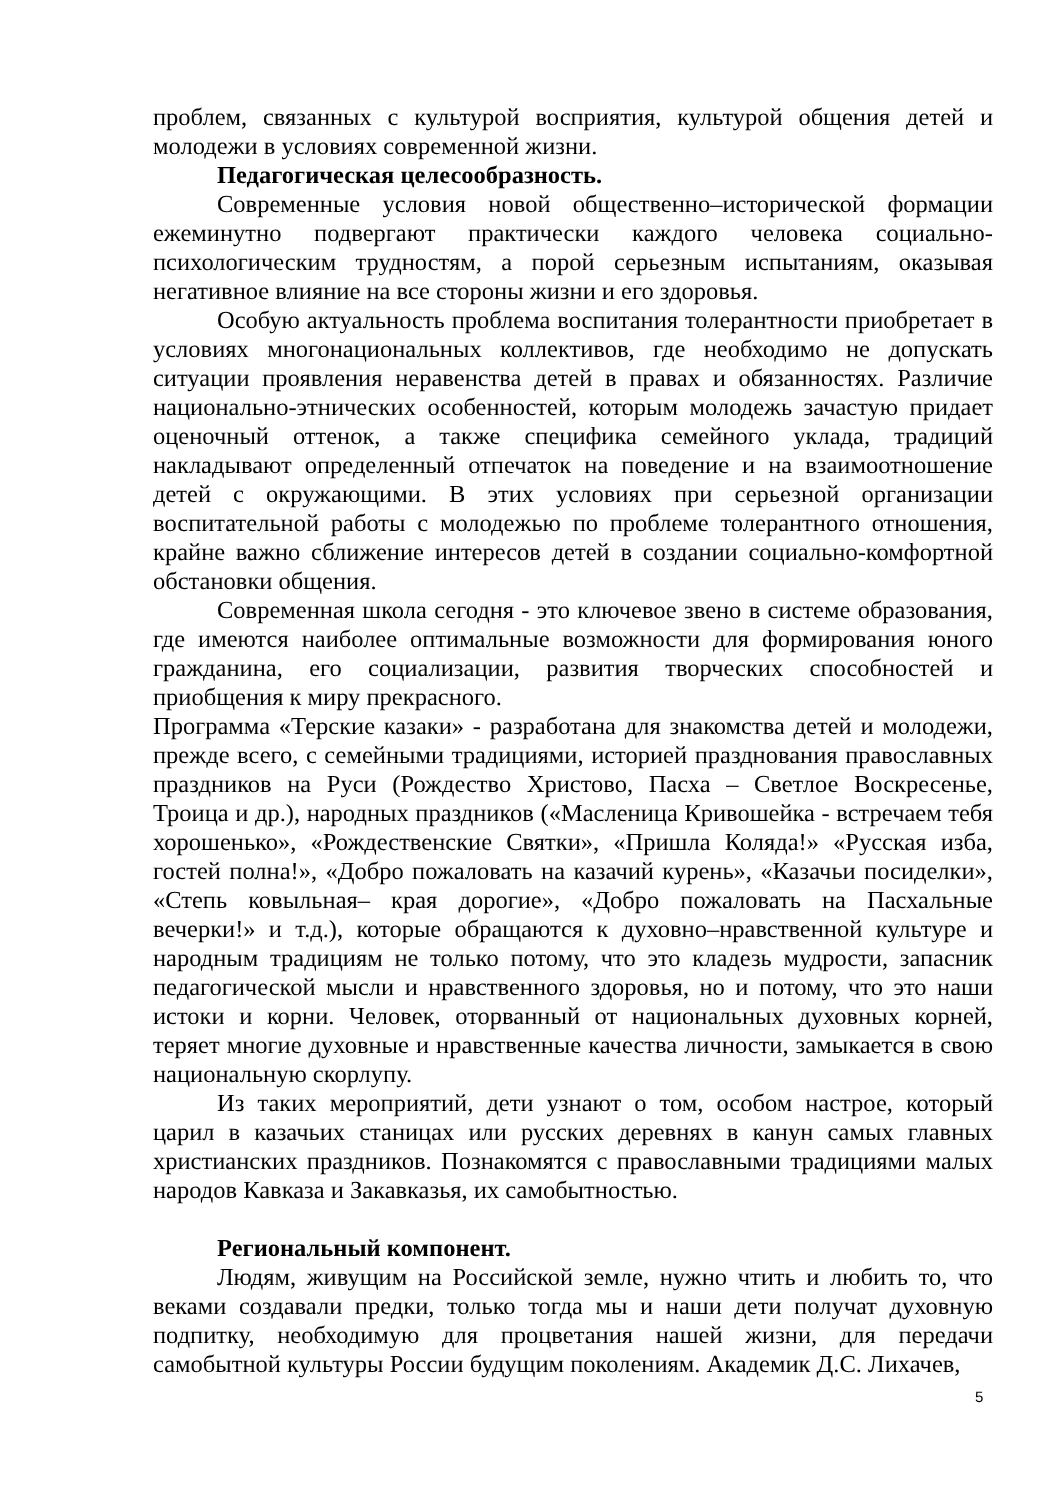проблем, связанных с культурой восприятия, культурой общения детей и молодежи в условиях современной жизни.
Педагогическая целесообразность.
Современные условия новой общественно–исторической формации ежеминутно подвергают практически каждого человека социально-психологическим трудностям, а порой серьезным испытаниям, оказывая негативное влияние на все стороны жизни и его здоровья.
Особую актуальность проблема воспитания толерантности приобретает в условиях многонациональных коллективов, где необходимо не допускать ситуации проявления неравенства детей в правах и обязанностях. Различие национально-этнических особенностей, которым молодежь зачастую придает оценочный оттенок, а также специфика семейного уклада, традиций накладывают определенный отпечаток на поведение и на взаимоотношение детей с окружающими. В этих условиях при серьезной организации воспитательной работы с молодежью по проблеме толерантного отношения, крайне важно сближение интересов детей в создании социально-комфортной обстановки общения.
Современная школа сегодня - это ключевое звено в системе образования, где имеются наиболее оптимальные возможности для формирования юного гражданина, его социализации, развития творческих способностей и приобщения к миру прекрасного.
Программа «Терские казаки» - разработана для знакомства детей и молодежи, прежде всего, с семейными традициями, историей празднования православных праздников на Руси (Рождество Христово, Пасха – Светлое Воскресенье, Троица и др.), народных праздников («Масленица Кривошейка - встречаем тебя хорошенько», «Рождественские Святки», «Пришла Коляда!» «Русская изба, гостей полна!», «Добро пожаловать на казачий курень», «Казачьи посиделки», «Степь ковыльная– края дорогие», «Добро пожаловать на Пасхальные вечерки!» и т.д.), которые обращаются к духовно–нравственной культуре и народным традициям не только потому, что это кладезь мудрости, запасник педагогической мысли и нравственного здоровья, но и потому, что это наши истоки и корни. Человек, оторванный от национальных духовных корней, теряет многие духовные и нравственные качества личности, замыкается в свою национальную скорлупу.
Из таких мероприятий, дети узнают о том, особом настрое, который царил в казачьих станицах или русских деревнях в канун самых главных христианских праздников. Познакомятся с православными традициями малых народов Кавказа и Закавказья, их самобытностью.
Региональный компонент.
Людям, живущим на Российской земле, нужно чтить и любить то, что веками создавали предки, только тогда мы и наши дети получат духовную подпитку, необходимую для процветания нашей жизни, для передачи самобытной культуры России будущим поколениям. Академик Д.С. Лихачев,
5